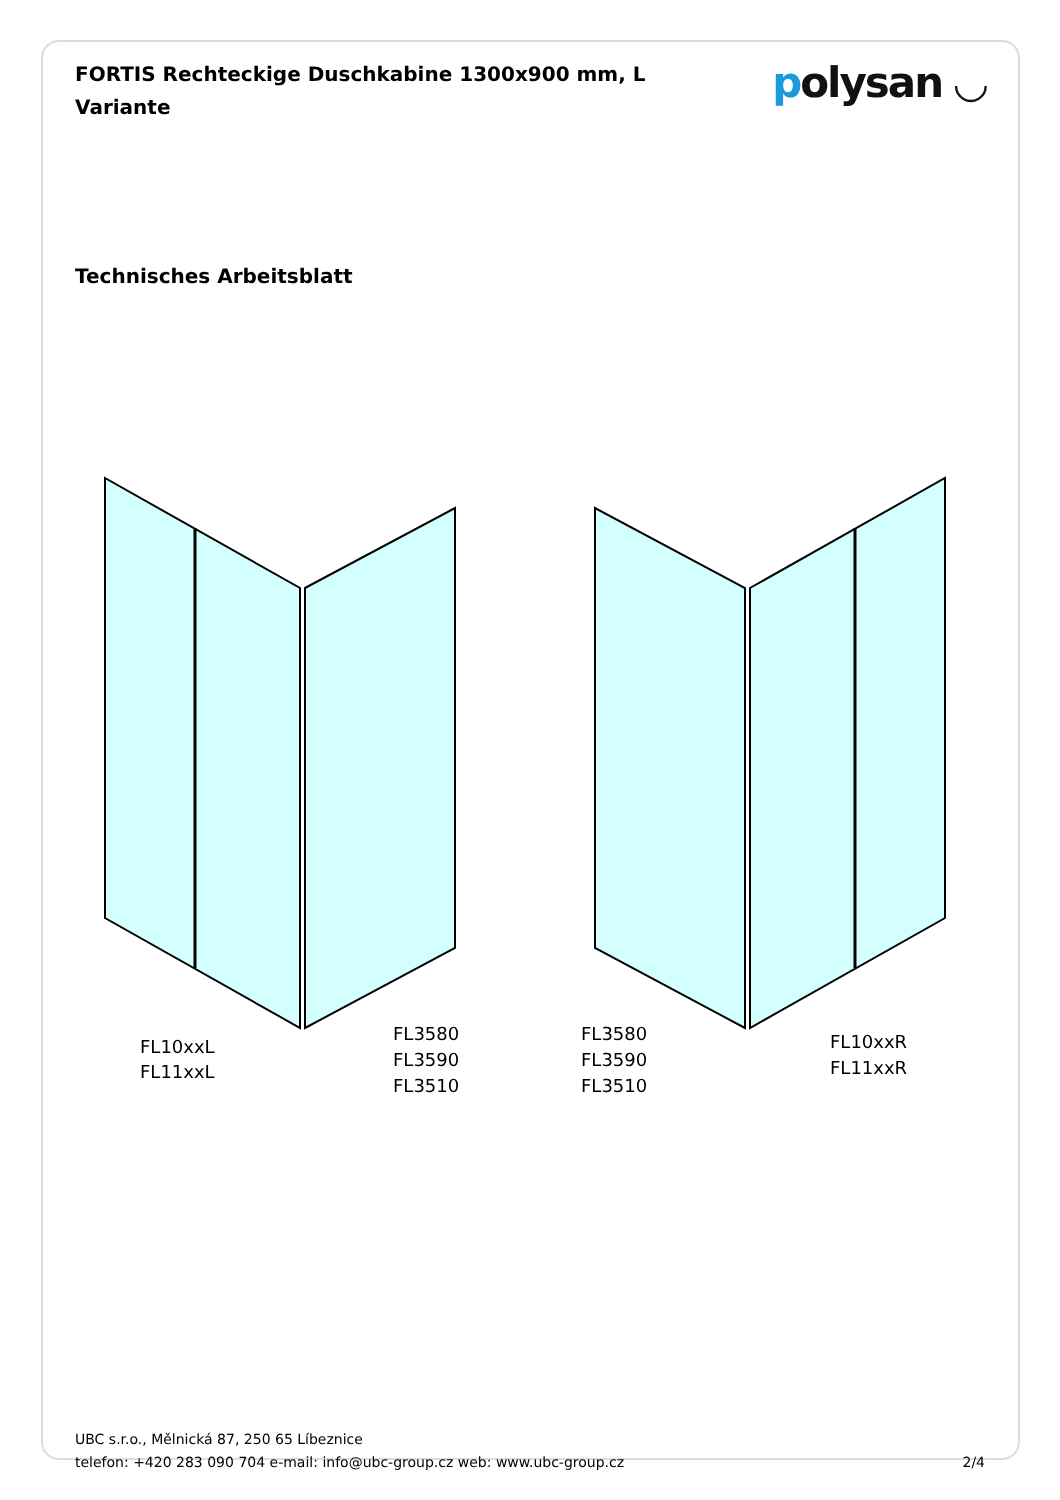FORTIS Rechteckige Duschkabine 1300x900 mm, L Variante
polysan ◡
Technisches Arbeitsblatt
FL10xxL
FL11xxL
FL3580
FL3590
FL3510
FL3580
FL3590
FL3510
FL10xxR
FL11xxR
UBC s.r.o., Mělnická 87, 250 65 Líbeznice
telefon: +420 283 090 704 e-mail: info@ubc-group.cz web: www.ubc-group.cz 2/4